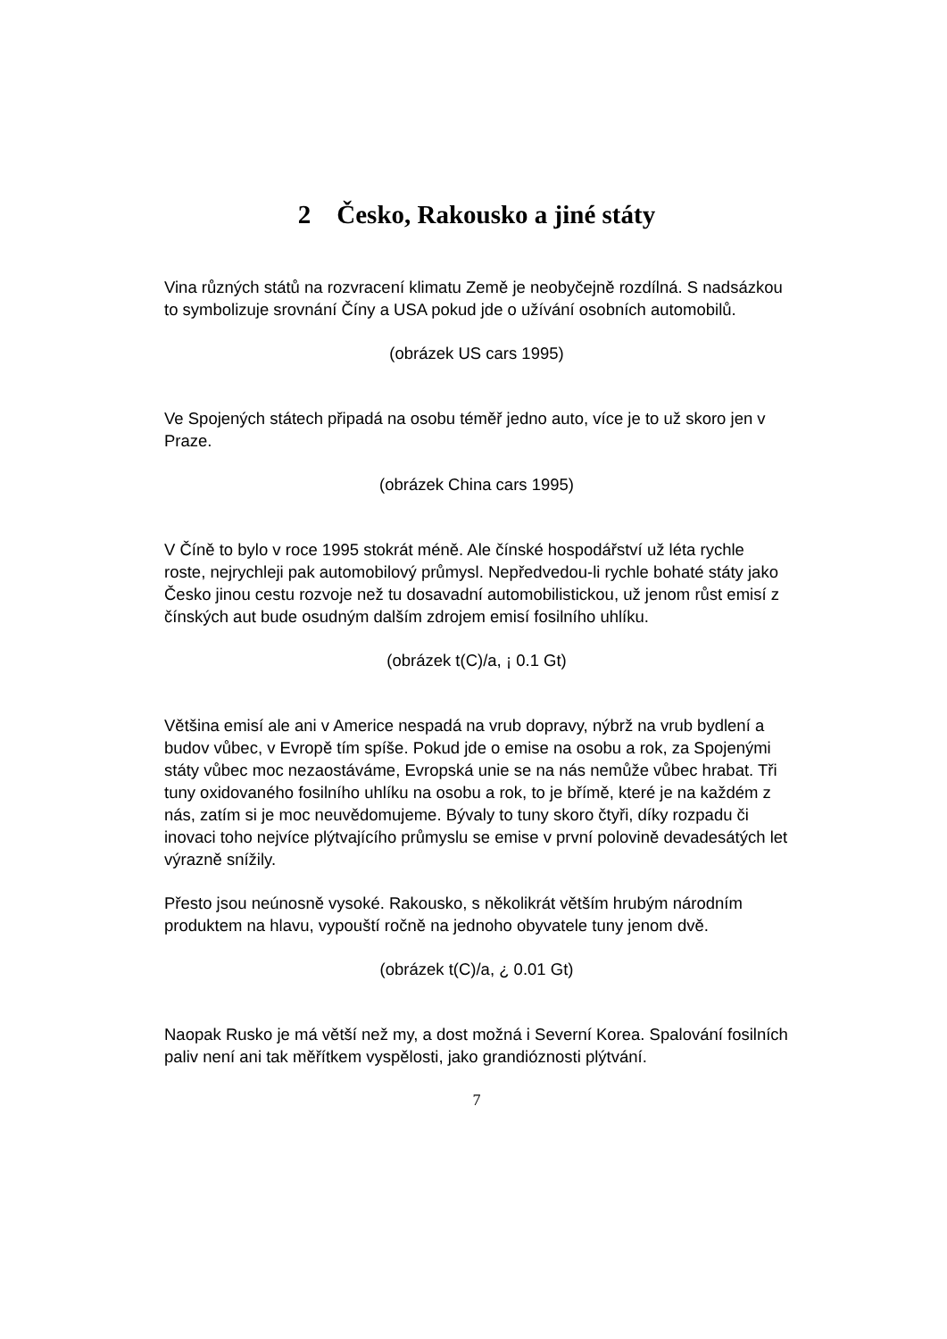2 Česko, Rakousko a jiné státy
Vina různých států na rozvracení klimatu Země je neobyčejně rozdílná. S nadsázkou to symbolizuje srovnání Číny a USA pokud jde o užívání osobních automobilů.
(obrázek US cars 1995)
Ve Spojených státech připadá na osobu téměř jedno auto, více je to už skoro jen v Praze.
(obrázek China cars 1995)
V Číně to bylo v roce 1995 stokrát méně. Ale čínské hospodářství už léta rychle roste, nejrychleji pak automobilový průmysl. Nepředvedou-li rychle bohaté státy jako Česko jinou cestu rozvoje než tu dosavadní automobilistickou, už jenom růst emisí z čínských aut bude osudným dalším zdrojem emisí fosilního uhlíku.
(obrázek t(C)/a, ¡ 0.1 Gt)
Většina emisí ale ani v Americe nespadá na vrub dopravy, nýbrž na vrub bydlení a budov vůbec, v Evropě tím spíše. Pokud jde o emise na osobu a rok, za Spojenými státy vůbec moc nezaostáváme, Evropská unie se na nás nemůže vůbec hrabat. Tři tuny oxidovaného fosilního uhlíku na osobu a rok, to je břímě, které je na každém z nás, zatím si je moc neuvědomujeme. Bývaly to tuny skoro čtyři, díky rozpadu či inovaci toho nejvíce plýtvajícího průmyslu se emise v první polovině devadesátých let výrazně snížily.
Přesto jsou neúnosně vysoké. Rakousko, s několikrát větším hrubým národním produktem na hlavu, vypouští ročně na jednoho obyvatele tuny jenom dvě.
(obrázek t(C)/a, ¿ 0.01 Gt)
Naopak Rusko je má větší než my, a dost možná i Severní Korea. Spalování fosilních paliv není ani tak měřítkem vyspělosti, jako grandióznosti plýtvání.
7